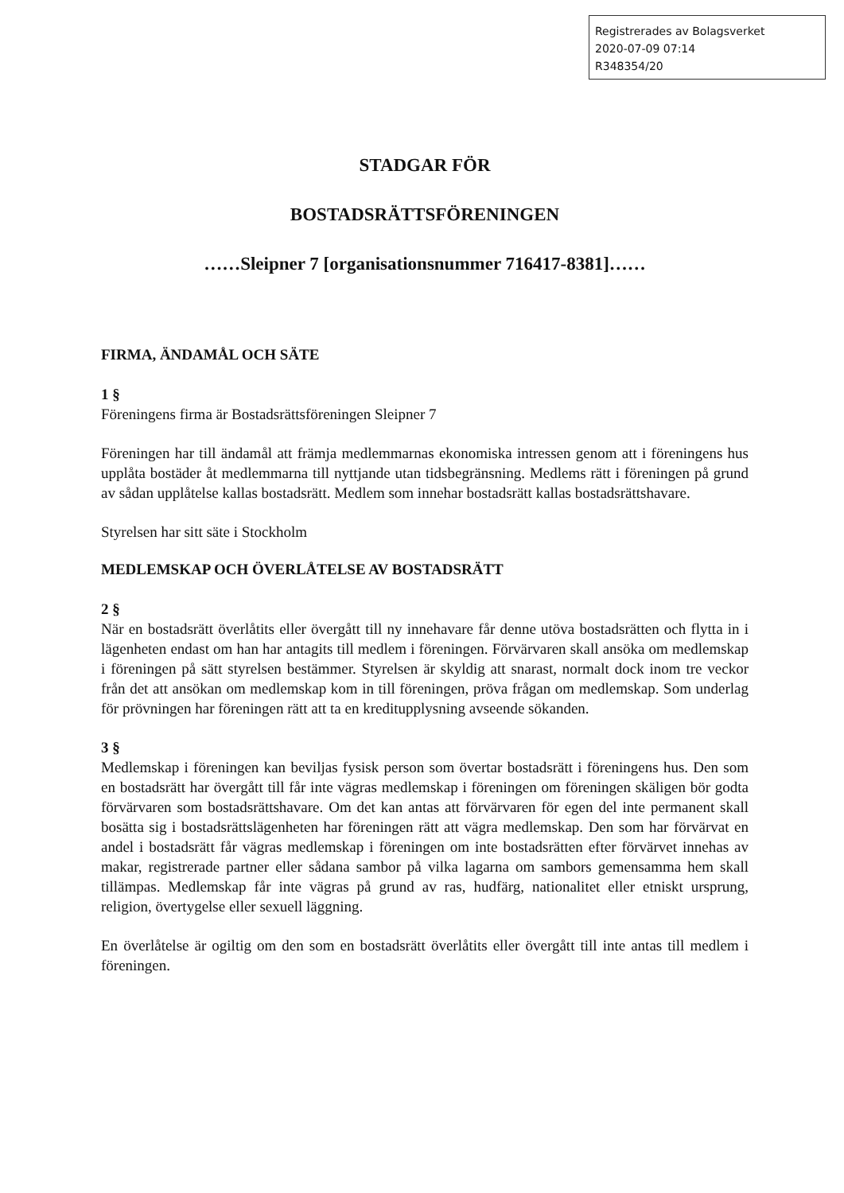Registrerades av Bolagsverket
2020-07-09 07:14
R348354/20
STADGAR FÖR
BOSTADSRÄTTSFÖRENINGEN
……Sleipner 7 [organisationsnummer 716417-8381]……
FIRMA, ÄNDAMÅL OCH SÄTE
1 §
Föreningens firma är Bostadsrättsföreningen Sleipner 7
Föreningen har till ändamål att främja medlemmarnas ekonomiska intressen genom att i föreningens hus upplåta bostäder åt medlemmarna till nyttjande utan tidsbegränsning. Medlems rätt i föreningen på grund av sådan upplåtelse kallas bostadsrätt. Medlem som innehar bostadsrätt kallas bostadsrättshavare.
Styrelsen har sitt säte i Stockholm
MEDLEMSKAP OCH ÖVERLÅTELSE AV BOSTADSRÄTT
2 §
När en bostadsrätt överlåtits eller övergått till ny innehavare får denne utöva bostadsrätten och flytta in i lägenheten endast om han har antagits till medlem i föreningen. Förvärvaren skall ansöka om medlemskap i föreningen på sätt styrelsen bestämmer. Styrelsen är skyldig att snarast, normalt dock inom tre veckor från det att ansökan om medlemskap kom in till föreningen, pröva frågan om medlemskap. Som underlag för prövningen har föreningen rätt att ta en kreditupplysning avseende sökanden.
3 §
Medlemskap i föreningen kan beviljas fysisk person som övertar bostadsrätt i föreningens hus. Den som en bostadsrätt har övergått till får inte vägras medlemskap i föreningen om föreningen skäligen bör godta förvärvaren som bostadsrättshavare. Om det kan antas att förvärvaren för egen del inte permanent skall bosätta sig i bostadsrättslägenheten har föreningen rätt att vägra medlemskap. Den som har förvärvat en andel i bostadsrätt får vägras medlemskap i föreningen om inte bostadsrätten efter förvärvet innehas av makar, registrerade partner eller sådana sambor på vilka lagarna om sambors gemensamma hem skall tillämpas. Medlemskap får inte vägras på grund av ras, hudfärg, nationalitet eller etniskt ursprung, religion, övertygelse eller sexuell läggning.
En överlåtelse är ogiltig om den som en bostadsrätt överlåtits eller övergått till inte antas till medlem i föreningen.